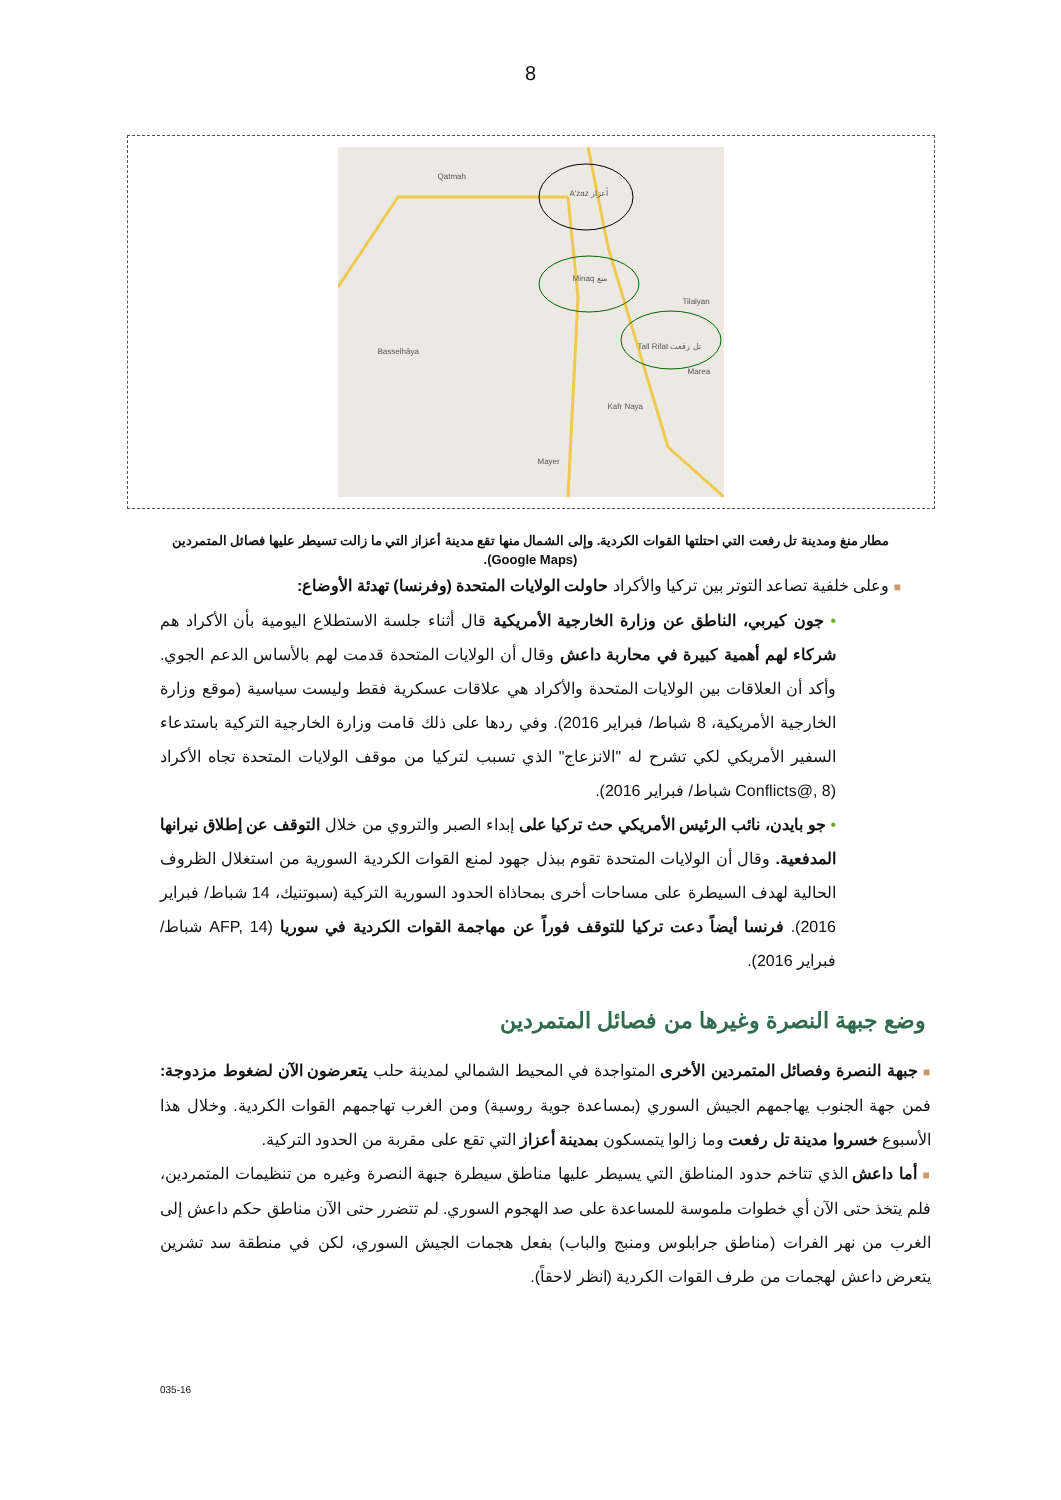8
A'zaz أعزاز
Minaq منغ
Tall Rifat تل رفعت
Qatmah
Tilalyan
Marea
Kafr Naya
Mayer
Basselhâya
مطار منغ ومدينة تل رفعت التي احتلتها القوات الكردية. وإلى الشمال منها تقع مدينة أعزاز التي ما زالت تسيطر عليها فصائل المتمردين (Google Maps).
■ وعلى خلفية تصاعد التوتر بين تركيا والأكراد حاولت الولايات المتحدة (وفرنسا) تهدئة الأوضاع:
• جون كيربي، الناطق عن وزارة الخارجية الأمريكية قال أثناء جلسة الاستطلاع اليومية بأن الأكراد هم شركاء لهم أهمية كبيرة في محاربة داعش وقال أن الولايات المتحدة قدمت لهم بالأساس الدعم الجوي. وأكد أن العلاقات بين الولايات المتحدة والأكراد هي علاقات عسكرية فقط وليست سياسية (موقع وزارة الخارجية الأمريكية، 8 شباط/ فبراير 2016). وفي ردها على ذلك قامت وزارة الخارجية التركية باستدعاء السفير الأمريكي لكي تشرح له "الانزعاج" الذي تسبب لتركيا من موقف الولايات المتحدة تجاه الأكراد (Conflicts@, 8 شباط/ فبراير 2016).
• جو بايدن، نائب الرئيس الأمريكي حث تركيا على إبداء الصبر والتروي من خلال التوقف عن إطلاق نيرانها المدفعية. وقال أن الولايات المتحدة تقوم ببذل جهود لمنع القوات الكردية السورية من استغلال الظروف الحالية لهدف السيطرة على مساحات أخرى بمحاذاة الحدود السورية التركية (سبوتنيك، 14 شباط/ فبراير 2016). فرنسا أيضاً دعت تركيا للتوقف فوراً عن مهاجمة القوات الكردية في سوريا (AFP, 14 شباط/ فبراير 2016).
وضع جبهة النصرة وغيرها من فصائل المتمردين
■ جبهة النصرة وفصائل المتمردين الأخرى المتواجدة في المحيط الشمالي لمدينة حلب يتعرضون الآن لضغوط مزدوجة: فمن جهة الجنوب يهاجمهم الجيش السوري (بمساعدة جوية روسية) ومن الغرب تهاجمهم القوات الكردية. وخلال هذا الأسبوع خسروا مدينة تل رفعت وما زالوا يتمسكون بمدينة أعزاز التي تقع على مقربة من الحدود التركية.
■ أما داعش الذي تتاخم حدود المناطق التي يسيطر عليها مناطق سيطرة جبهة النصرة وغيره من تنظيمات المتمردين، فلم يتخذ حتى الآن أي خطوات ملموسة للمساعدة على صد الهجوم السوري. لم تتضرر حتى الآن مناطق حكم داعش إلى الغرب من نهر الفرات (مناطق جرابلوس ومنبج والباب) بفعل هجمات الجيش السوري، لكن في منطقة سد تشرين يتعرض داعش لهجمات من طرف القوات الكردية (انظر لاحقاً).
035-16